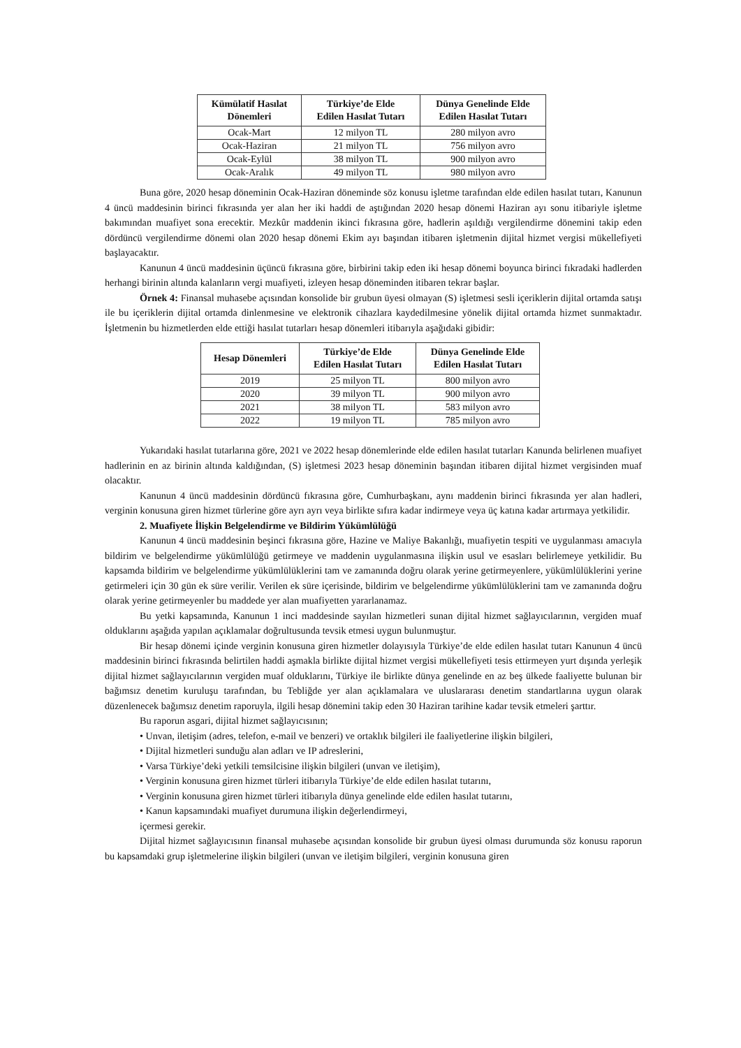| Kümülatif Hasılat Dönemleri | Türkiye’de Elde Edilen Hasılat Tutarı | Dünya Genelinde Elde Edilen Hasılat Tutarı |
| --- | --- | --- |
| Ocak-Mart | 12 milyon TL | 280 milyon avro |
| Ocak-Haziran | 21 milyon TL | 756 milyon avro |
| Ocak-Eylül | 38 milyon TL | 900 milyon avro |
| Ocak-Aralık | 49 milyon TL | 980 milyon avro |
Buna göre, 2020 hesap döneminin Ocak-Haziran döneminde söz konusu işletme tarafından elde edilen hasılat tutarı, Kanunun 4 üncü maddesinin birinci fıkrasında yer alan her iki haddi de aştığından 2020 hesap dönemi Haziran ayı sonu itibariyle işletme bakımından muafiyet sona erecektir. Mezkûr maddenin ikinci fıkrasına göre, hadlerin aşıldığı vergilendirme dönemini takip eden dördüncü vergilendirme dönemi olan 2020 hesap dönemi Ekim ayı başından itibaren işletmenin dijital hizmet vergisi mükellefiyeti başlayacaktır.
Kanunun 4 üncü maddesinin üçüncü fıkrasına göre, birbirini takip eden iki hesap dönemi boyunca birinci fıkradaki hadlerden herhangi birinin altında kalanların vergi muafiyeti, izleyen hesap döneminden itibaren tekrar başlar.
Örnek 4: Finansal muhasebe açısından konsolide bir grubun üyesi olmayan (S) işletmesi sesli içeriklerin dijital ortamda satışı ile bu içeriklerin dijital ortamda dinlenmesine ve elektronik cihazlara kaydedilmesine yönelik dijital ortamda hizmet sunmaktadır. İşletmenin bu hizmetlerden elde ettiği hasılat tutarları hesap dönemleri itibarıyla aşağıdaki gibidir:
| Hesap Dönemleri | Türkiye’de Elde Edilen Hasılat Tutarı | Dünya Genelinde Elde Edilen Hasılat Tutarı |
| --- | --- | --- |
| 2019 | 25 milyon TL | 800 milyon avro |
| 2020 | 39 milyon TL | 900 milyon avro |
| 2021 | 38 milyon TL | 583 milyon avro |
| 2022 | 19 milyon TL | 785 milyon avro |
Yukarıdaki hasılat tutarlarına göre, 2021 ve 2022 hesap dönemlerinde elde edilen hasılat tutarları Kanunda belirlenen muafiyet hadlerinin en az birinin altında kaldığından, (S) işletmesi 2023 hesap döneminin başından itibaren dijital hizmet vergisinden muaf olacaktır.
Kanunun 4 üncü maddesinin dördüncü fıkrasına göre, Cumhurbaşkanı, aynı maddenin birinci fıkrasında yer alan hadleri, verginin konusuna giren hizmet türlerine göre ayrı ayrı veya birlikte sıfıra kadar indirmeye veya üç katına kadar artırmaya yetkilidir.
2. Muafiyete İlişkin Belgelendirme ve Bildirim Yükümlülüğü
Kanunun 4 üncü maddesinin beşinci fıkrasına göre, Hazine ve Maliye Bakanlığı, muafiyetin tespiti ve uygulanması amacıyla bildirim ve belgelendirme yükümlülüğü getirmeye ve maddenin uygulanmasına ilişkin usul ve esasları belirlemeye yetkilidir. Bu kapsamda bildirim ve belgelendirme yükümlülüklerini tam ve zamanında doğru olarak yerine getirmeyenlere, yükümlülüklerini yerine getirmeleri için 30 gün ek süre verilir. Verilen ek süre içerisinde, bildirim ve belgelendirme yükümlülüklerini tam ve zamanında doğru olarak yerine getirmeyenler bu maddede yer alan muafiyetten yararlanamaz.
Bu yetki kapsamında, Kanunun 1 inci maddesinde sayılan hizmetleri sunan dijital hizmet sağlayıcılarının, vergiden muaf olduklarını aşağıda yapılan açıklamalar doğrultusunda tevsik etmesi uygun bulunmuştur.
Bir hesap dönemi içinde verginin konusuna giren hizmetler dolayısıyla Türkiye’de elde edilen hasılat tutarı Kanunun 4 üncü maddesinin birinci fıkrasında belirtilen haddi aşmakla birlikte dijital hizmet vergisi mükellefiyeti tesis ettirmeyen yurt dışında yerleşik dijital hizmet sağlayıcılarının vergiden muaf olduklarını, Türkiye ile birlikte dünya genelinde en az beş ülkede faaliyette bulunan bir bağımsız denetim kuruluşu tarafından, bu Tebliğde yer alan açıklamalara ve uluslararası denetim standartlarına uygun olarak düzenlenecek bağımsız denetim raporuyla, ilgili hesap dönemini takip eden 30 Haziran tarihine kadar tevsik etmeleri şarttır.
Bu raporun asgari, dijital hizmet sağlayıcısının;
• Unvan, iletişim (adres, telefon, e-mail ve benzeri) ve ortaklık bilgileri ile faaliyetlerine ilişkin bilgileri,
• Dijital hizmetleri sunduğu alan adları ve IP adreslerini,
• Varsa Türkiye’deki yetkili temsilcisine ilişkin bilgileri (unvan ve iletişim),
• Verginin konusuna giren hizmet türleri itibarıyla Türkiye’de elde edilen hasılat tutarını,
• Verginin konusuna giren hizmet türleri itibarıyla dünya genelinde elde edilen hasılat tutarını,
• Kanun kapsamındaki muafiyet durumuna ilişkin değerlendirmeyi,
içermesi gerekir.
Dijital hizmet sağlayıcısının finansal muhasebe açısından konsolide bir grubun üyesi olması durumunda söz konusu raporun bu kapsamdaki grup işletmelerine ilişkin bilgileri (unvan ve iletişim bilgileri, verginin konusuna giren